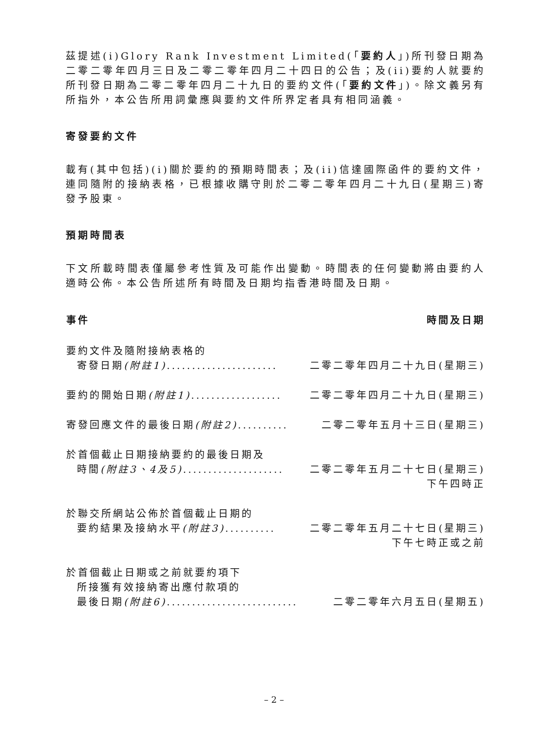茲提述(i)Glory Rank Investment Limited(「要約人」)所刊發日期為二零二零年四月三日及二零二零年四月二十四日的公告；及(ii)要約人就要約所刊發日期為二零二零年四月二十九日的要約文件(「要約文件」)。除文義另有所指外，本公告所用詞彙應與要約文件所界定者具有相同涵義。
寄發要約文件
載有(其中包括)(i)關於要約的預期時間表；及(ii)信達國際函件的要約文件，連同隨附的接納表格，已根據收購守則於二零二零年四月二十九日(星期三)寄發予股東。
預期時間表
下文所載時間表僅屬參考性質及可能作出變動。時間表的任何變動將由要約人適時公佈。本公告所述所有時間及日期均指香港時間及日期。
| 事件 | 時間及日期 |
| --- | --- |
| 要約文件及隨附接納表格的 寄發日期 (附註1) ...................... | 二零二零年四月二十九日(星期三) |
| 要約的開始日期 (附註1) .................. | 二零二零年四月二十九日(星期三) |
| 寄發回應文件的最後日期 (附註2) .......... | 二零二零年五月十三日(星期三) |
| 於首個截止日期接納要約的最後日期及 時間 (附註3、4及5) .................... | 二零二零年五月二十七日(星期三) 下午四時正 |
| 於聯交所網站公佈於首個截止日期的 要約結果及接納水平 (附註3) .......... | 二零二零年五月二十七日(星期三) 下午七時正或之前 |
| 於首個截止日期或之前就要約項下 所接獲有效接納寄出應付款項的 最後日期 (附註6) .......................... | 二零二零年六月五日(星期五) |
– 2 –